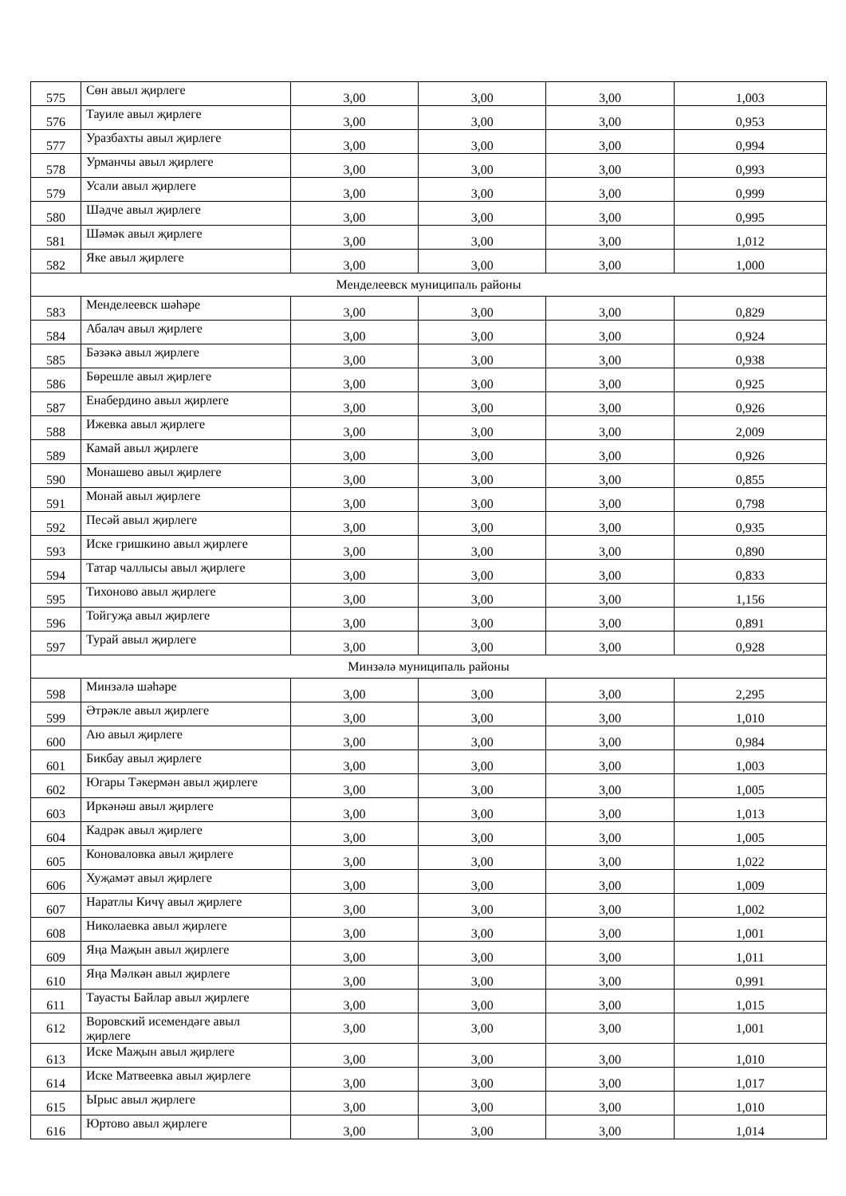| 575 | Сөн авыл җирлеге | 3,00 | 3,00 | 3,00 | 1,003 |
| 576 | Тауиле авыл җирлеге | 3,00 | 3,00 | 3,00 | 0,953 |
| 577 | Уразбахты авыл җирлеге | 3,00 | 3,00 | 3,00 | 0,994 |
| 578 | Урманчы авыл җирлеге | 3,00 | 3,00 | 3,00 | 0,993 |
| 579 | Усали авыл җирлеге | 3,00 | 3,00 | 3,00 | 0,999 |
| 580 | Шәдче авыл җирлеге | 3,00 | 3,00 | 3,00 | 0,995 |
| 581 | Шәмәк авыл җирлеге | 3,00 | 3,00 | 3,00 | 1,012 |
| 582 | Яке авыл җирлеге | 3,00 | 3,00 | 3,00 | 1,000 |
| Менделеевск муниципаль районы | | | | | |
| 583 | Менделеевск шәһәре | 3,00 | 3,00 | 3,00 | 0,829 |
| 584 | Абалач авыл җирлеге | 3,00 | 3,00 | 3,00 | 0,924 |
| 585 | Бәзәкә авыл җирлеге | 3,00 | 3,00 | 3,00 | 0,938 |
| 586 | Бөрешле авыл җирлеге | 3,00 | 3,00 | 3,00 | 0,925 |
| 587 | Енабердино авыл җирлеге | 3,00 | 3,00 | 3,00 | 0,926 |
| 588 | Ижевка авыл җирлеге | 3,00 | 3,00 | 3,00 | 2,009 |
| 589 | Камай авыл җирлеге | 3,00 | 3,00 | 3,00 | 0,926 |
| 590 | Монашево авыл җирлеге | 3,00 | 3,00 | 3,00 | 0,855 |
| 591 | Монай авыл җирлеге | 3,00 | 3,00 | 3,00 | 0,798 |
| 592 | Песәй авыл җирлеге | 3,00 | 3,00 | 3,00 | 0,935 |
| 593 | Иске гришкино авыл җирлеге | 3,00 | 3,00 | 3,00 | 0,890 |
| 594 | Татар чаллысы авыл җирлеге | 3,00 | 3,00 | 3,00 | 0,833 |
| 595 | Тихоново авыл җирлеге | 3,00 | 3,00 | 3,00 | 1,156 |
| 596 | Тойгуҗа авыл җирлеге | 3,00 | 3,00 | 3,00 | 0,891 |
| 597 | Турай авыл җирлеге | 3,00 | 3,00 | 3,00 | 0,928 |
| Минзәлә муниципаль районы | | | | | |
| 598 | Минзәлә шәһәре | 3,00 | 3,00 | 3,00 | 2,295 |
| 599 | Әтрәкле авыл җирлеге | 3,00 | 3,00 | 3,00 | 1,010 |
| 600 | Аю авыл җирлеге | 3,00 | 3,00 | 3,00 | 0,984 |
| 601 | Бикбау авыл җирлеге | 3,00 | 3,00 | 3,00 | 1,003 |
| 602 | Югары Тәкермән авыл җирлеге | 3,00 | 3,00 | 3,00 | 1,005 |
| 603 | Иркәнәш авыл җирлеге | 3,00 | 3,00 | 3,00 | 1,013 |
| 604 | Кадрәк авыл җирлеге | 3,00 | 3,00 | 3,00 | 1,005 |
| 605 | Коноваловка авыл җирлеге | 3,00 | 3,00 | 3,00 | 1,022 |
| 606 | Хуҗамәт авыл җирлеге | 3,00 | 3,00 | 3,00 | 1,009 |
| 607 | Наратлы Кичү авыл җирлеге | 3,00 | 3,00 | 3,00 | 1,002 |
| 608 | Николаевка авыл җирлеге | 3,00 | 3,00 | 3,00 | 1,001 |
| 609 | Яңа Маҗын авыл җирлеге | 3,00 | 3,00 | 3,00 | 1,011 |
| 610 | Яңа Мәлкән авыл җирлеге | 3,00 | 3,00 | 3,00 | 0,991 |
| 611 | Тауасты Байлар авыл җирлеге | 3,00 | 3,00 | 3,00 | 1,015 |
| 612 | Воровский исемендәге авыл җирлеге | 3,00 | 3,00 | 3,00 | 1,001 |
| 613 | Иске Маҗын авыл җирлеге | 3,00 | 3,00 | 3,00 | 1,010 |
| 614 | Иске Матвеевка авыл җирлеге | 3,00 | 3,00 | 3,00 | 1,017 |
| 615 | Ырыс авыл җирлеге | 3,00 | 3,00 | 3,00 | 1,010 |
| 616 | Юртово авыл җирлеге | 3,00 | 3,00 | 3,00 | 1,014 |